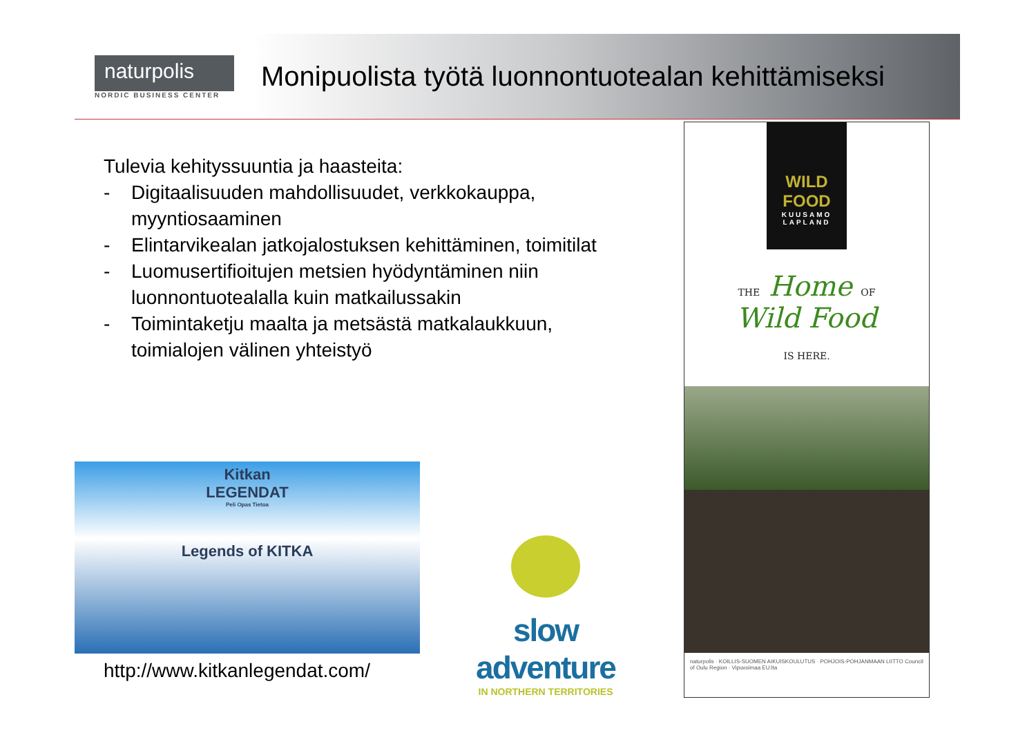naturpolis
NORDIC BUSINESS CENTER
Monipuolista työtä luonnontuotealan kehittämiseksi
Tulevia kehityssuuntia ja haasteita:
- Digitaalisuuden mahdollisuudet, verkkokauppa, myyntiosaaminen
- Elintarvikealan jatkojalostuksen kehittäminen, toimitilat
- Luomusertifioitujen metsien hyödyntäminen niin luonnontuotealalla kuin matkailussakin
- Toimintaketju maalta ja metsästä matkalaukkuun, toimialojen välinen yhteistyö
Kitkan
LEGENDAT
Peli Opas Tietoa
Legends of KITKA
http://www.kitkanlegendat.com/
slow adventure
IN NORTHERN TERRITORIES
WILD FOOD
KUUSAMO
LAPLAND
THE Home OF
Wild Food
IS HERE.
naturpolis · KOILLIS-SUOMEN AIKUISKOULUTUS · POHJOIS-POHJANMAAN LIITTO Council of Oulu Region · Vipuvoimaa EU:lta